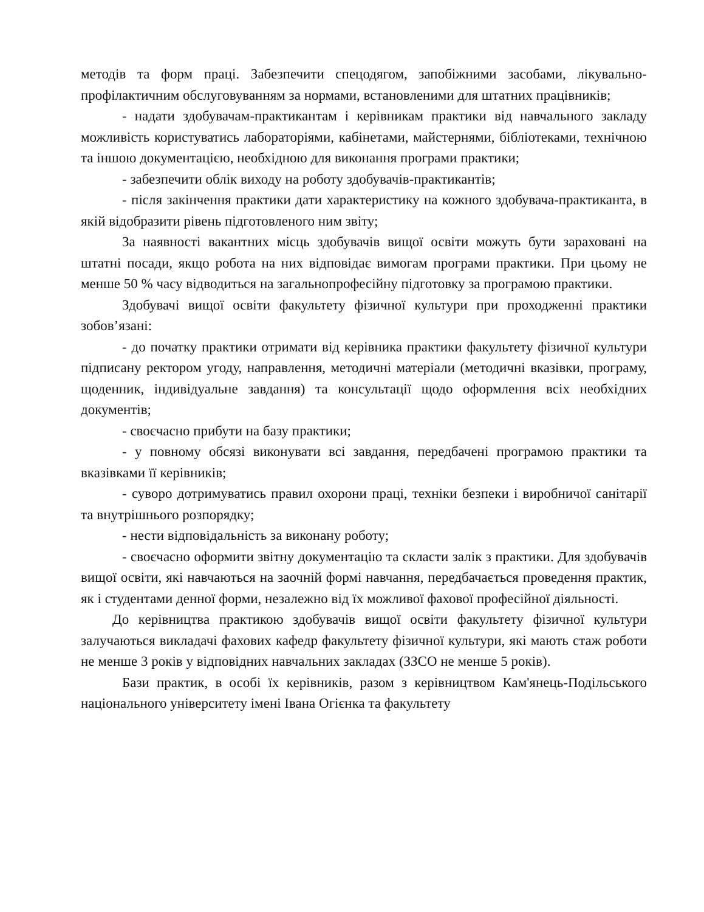методів та форм праці. Забезпечити спецодягом, запобіжними засобами, лікувально-профілактичним обслуговуванням за нормами, встановленими для штатних працівників;
- надати здобувачам-практикантам і керівникам практики від навчального закладу можливість користуватись лабораторіями, кабінетами, майстернями, бібліотеками, технічною та іншою документацією, необхідною для виконання програми практики;
- забезпечити облік виходу на роботу здобувачів-практикантів;
- після закінчення практики дати характеристику на кожного здобувача-практиканта, в якій відобразити рівень підготовленого ним звіту;
За наявності вакантних місць здобувачів вищої освіти можуть бути зараховані на штатні посади, якщо робота на них відповідає вимогам програми практики. При цьому не менше 50 % часу відводиться на загальнопрофесійну підготовку за програмою практики.
Здобувачі вищої освіти факультету фізичної культури при проходженні практики зобов’язані:
- до початку практики отримати від керівника практики факультету фізичної культури підписану ректором угоду, направлення, методичні матеріали (методичні вказівки, програму, щоденник, індивідуальне завдання) та консультації щодо оформлення всіх необхідних документів;
- своєчасно прибути на базу практики;
- у повному обсязі виконувати всі завдання, передбачені програмою практики та вказівками її керівників;
- суворо дотримуватись правил охорони праці, техніки безпеки і виробничої санітарії та внутрішнього розпорядку;
- нести відповідальність за виконану роботу;
- своєчасно оформити звітну документацію та скласти залік з практики. Для здобувачів вищої освіти, які навчаються на заочній формі навчання, передбачається проведення практик, як і студентами денної форми, незалежно від їх можливої фахової професійної діяльності.
До керівництва практикою здобувачів вищої освіти факультету фізичної культури залучаються викладачі фахових кафедр факультету фізичної культури, які мають стаж роботи не менше 3 років у відповідних навчальних закладах (ЗЗСО не менше 5 років).
Бази практик, в особі їх керівників, разом з керівництвом Кам'янець-Подільського національного університету імені Івана Огієнка та факультету